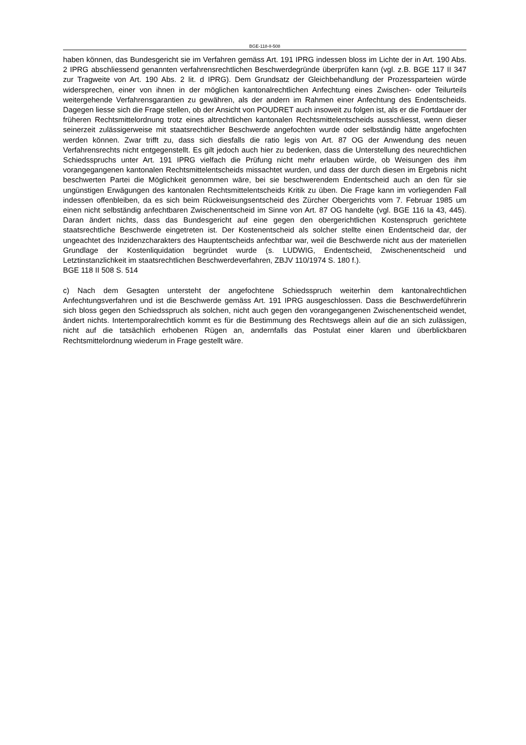BGE-118-II-508
haben können, das Bundesgericht sie im Verfahren gemäss Art. 191 IPRG indessen bloss im Lichte der in Art. 190 Abs. 2 IPRG abschliessend genannten verfahrensrechtlichen Beschwerdegründe überprüfen kann (vgl. z.B. BGE 117 II 347 zur Tragweite von Art. 190 Abs. 2 lit. d IPRG). Dem Grundsatz der Gleichbehandlung der Prozessparteien würde widersprechen, einer von ihnen in der möglichen kantonalrechtlichen Anfechtung eines Zwischen- oder Teilurteils weitergehende Verfahrensgarantien zu gewähren, als der andern im Rahmen einer Anfechtung des Endentscheids. Dagegen liesse sich die Frage stellen, ob der Ansicht von POUDRET auch insoweit zu folgen ist, als er die Fortdauer der früheren Rechtsmittelordnung trotz eines altrechtlichen kantonalen Rechtsmittelentscheids ausschliesst, wenn dieser seinerzeit zulässigerweise mit staatsrechtlicher Beschwerde angefochten wurde oder selbständig hätte angefochten werden können. Zwar trifft zu, dass sich diesfalls die ratio legis von Art. 87 OG der Anwendung des neuen Verfahrensrechts nicht entgegenstellt. Es gilt jedoch auch hier zu bedenken, dass die Unterstellung des neurechtlichen Schiedsspruchs unter Art. 191 IPRG vielfach die Prüfung nicht mehr erlauben würde, ob Weisungen des ihm vorangegangenen kantonalen Rechtsmittelentscheids missachtet wurden, und dass der durch diesen im Ergebnis nicht beschwerten Partei die Möglichkeit genommen wäre, bei sie beschwerendem Endentscheid auch an den für sie ungünstigen Erwägungen des kantonalen Rechtsmittelentscheids Kritik zu üben. Die Frage kann im vorliegenden Fall indessen offenbleiben, da es sich beim Rückweisungsentscheid des Zürcher Obergerichts vom 7. Februar 1985 um einen nicht selbständig anfechtbaren Zwischenentscheid im Sinne von Art. 87 OG handelte (vgl. BGE 116 Ia 43, 445). Daran ändert nichts, dass das Bundesgericht auf eine gegen den obergerichtlichen Kostenspruch gerichtete staatsrechtliche Beschwerde eingetreten ist. Der Kostenentscheid als solcher stellte einen Endentscheid dar, der ungeachtet des Inzidenzcharakters des Hauptentscheids anfechtbar war, weil die Beschwerde nicht aus der materiellen Grundlage der Kostenliquidation begründet wurde (s. LUDWIG, Endentscheid, Zwischenentscheid und Letztinstanzlichkeit im staatsrechtlichen Beschwerdeverfahren, ZBJV 110/1974 S. 180 f.).
BGE 118 II 508 S. 514
c) Nach dem Gesagten untersteht der angefochtene Schiedsspruch weiterhin dem kantonalrechtlichen Anfechtungsverfahren und ist die Beschwerde gemäss Art. 191 IPRG ausgeschlossen. Dass die Beschwerdeführerin sich bloss gegen den Schiedsspruch als solchen, nicht auch gegen den vorangegangenen Zwischenentscheid wendet, ändert nichts. Intertemporalrechtlich kommt es für die Bestimmung des Rechtswegs allein auf die an sich zulässigen, nicht auf die tatsächlich erhobenen Rügen an, andernfalls das Postulat einer klaren und überblickbaren Rechtsmittelordnung wiederum in Frage gestellt wäre.